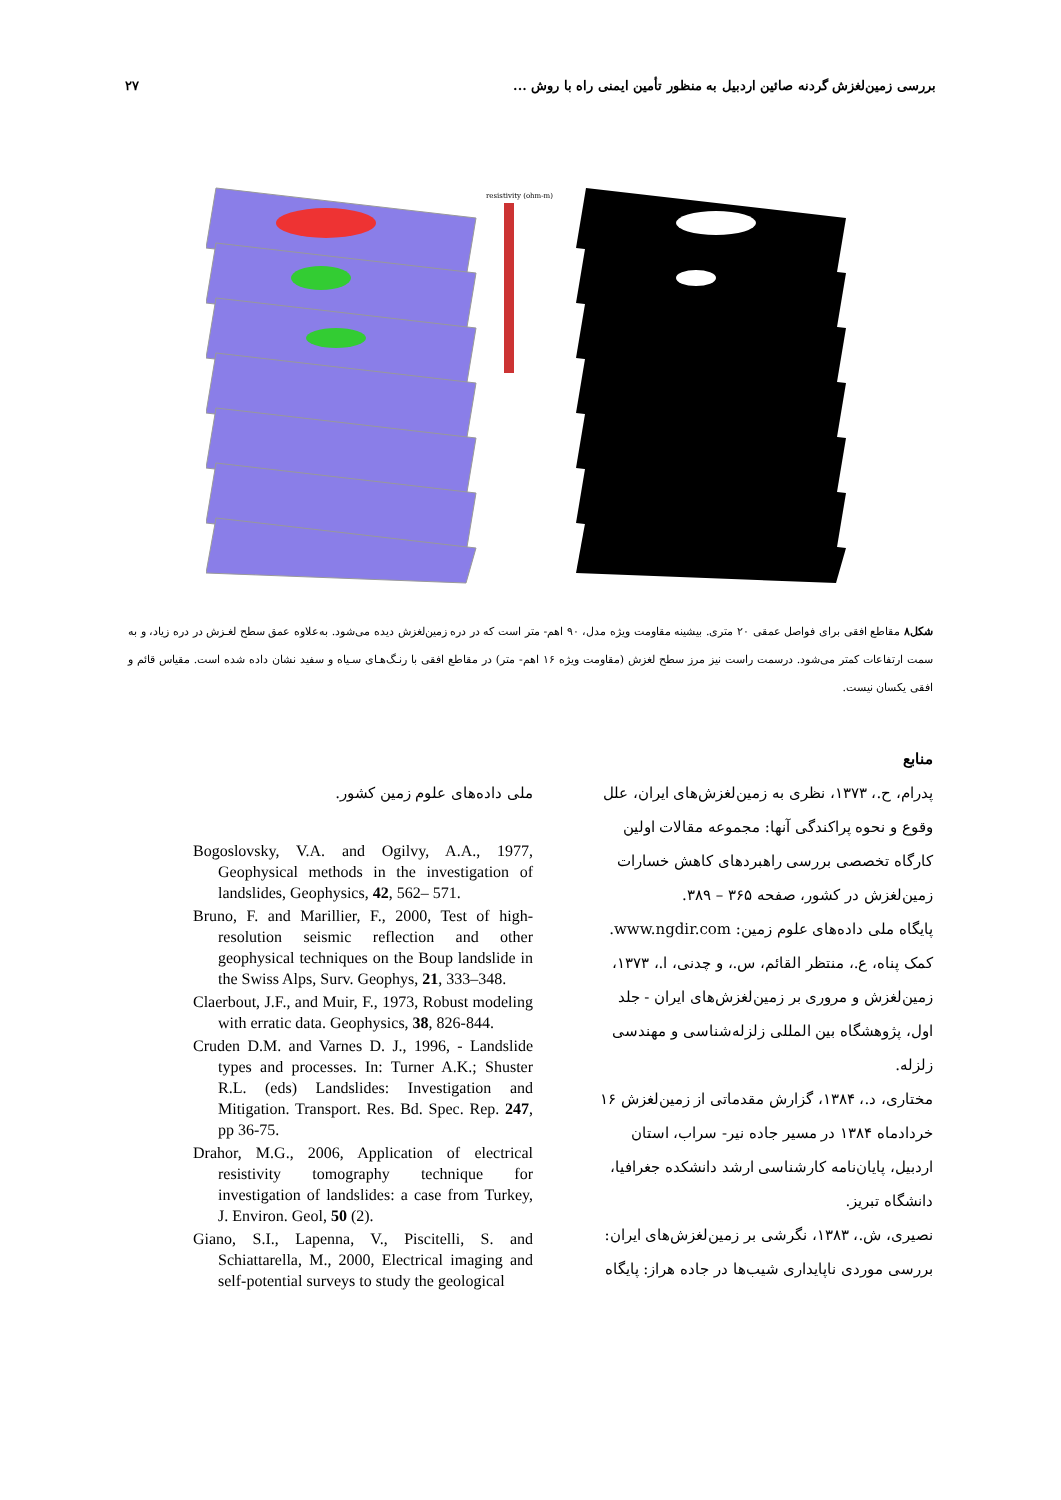بررسی زمین‌لغزش گردنه صائین اردبیل به منظور تأمین ایمنی راه با روش ... ۲۷
resistivity (ohm-m)
شکل۸ مقاطع افقی برای فواصل عمقی ۲۰ متری. بیشینه مقاومت ویژه مدل، ۹۰ اهم- متر است که در دره زمین‌لغزش دیده می‌شود. به‌علاوه عمق سطح لغـزش در دره زیاد، و به سمت ارتفاعات کمتر می‌شود. درسمت راست نیز مرز سطح لغزش (مقاومت ویژه ۱۶ اهم- متر) در مقاطع افقی با رنـگ‌هـای سـیاه و سفید نشان داده شده است. مقیاس قائم و افقی یکسان نیست.
منابع
پدرام، ح.، ۱۳۷۳، نظری به زمین‌لغزش‌های ایران، علل وقوع و نحوه پراکندگی آنها: مجموعه مقالات اولین کارگاه تخصصی بررسی راهبردهای کاهش خسارات زمین‌لغزش در کشور، صفحه ۳۶۵ – ۳۸۹.
پایگاه ملی داده‌های علوم زمین: www.ngdir.com.
کمک پناه، ع.، منتظر القائم، س.، و چدنی، ا.، ۱۳۷۳، زمین‌لغزش و مروری بر زمین‌لغزش‌های ایران - جلد اول، پژوهشگاه بین المللی زلزله‌شناسی و مهندسی زلزله.
مختاری، د.، ۱۳۸۴، گزارش مقدماتی از زمین‌لغزش ۱۶ خردادماه ۱۳۸۴ در مسیر جاده نیر- سراب، استان اردبیل، پایان‌نامه کارشناسی ارشد دانشکده جغرافیا، دانشگاه تبریز.
نصیری، ش.، ۱۳۸۳، نگرشی بر زمین‌لغزش‌های ایران: بررسی موردی ناپایداری شیب‌ها در جاده هراز: پایگاه
ملی داده‌های علوم زمین کشور.
Bogoslovsky, V.A. and Ogilvy, A.A., 1977, Geophysical methods in the investigation of landslides, Geophysics, 42, 562– 571.
Bruno, F. and Marillier, F., 2000, Test of high-resolution seismic reflection and other geophysical techniques on the Boup landslide in the Swiss Alps, Surv. Geophys, 21, 333–348.
Claerbout, J.F., and Muir, F., 1973, Robust modeling with erratic data. Geophysics, 38, 826-844.
Cruden D.M. and Varnes D. J., 1996, - Landslide types and processes. In: Turner A.K.; Shuster R.L. (eds) Landslides: Investigation and Mitigation. Transport. Res. Bd. Spec. Rep. 247, pp 36-75.
Drahor, M.G., 2006, Application of electrical resistivity tomography technique for investigation of landslides: a case from Turkey, J. Environ. Geol, 50 (2).
Giano, S.I., Lapenna, V., Piscitelli, S. and Schiattarella, M., 2000, Electrical imaging and self-potential surveys to study the geological